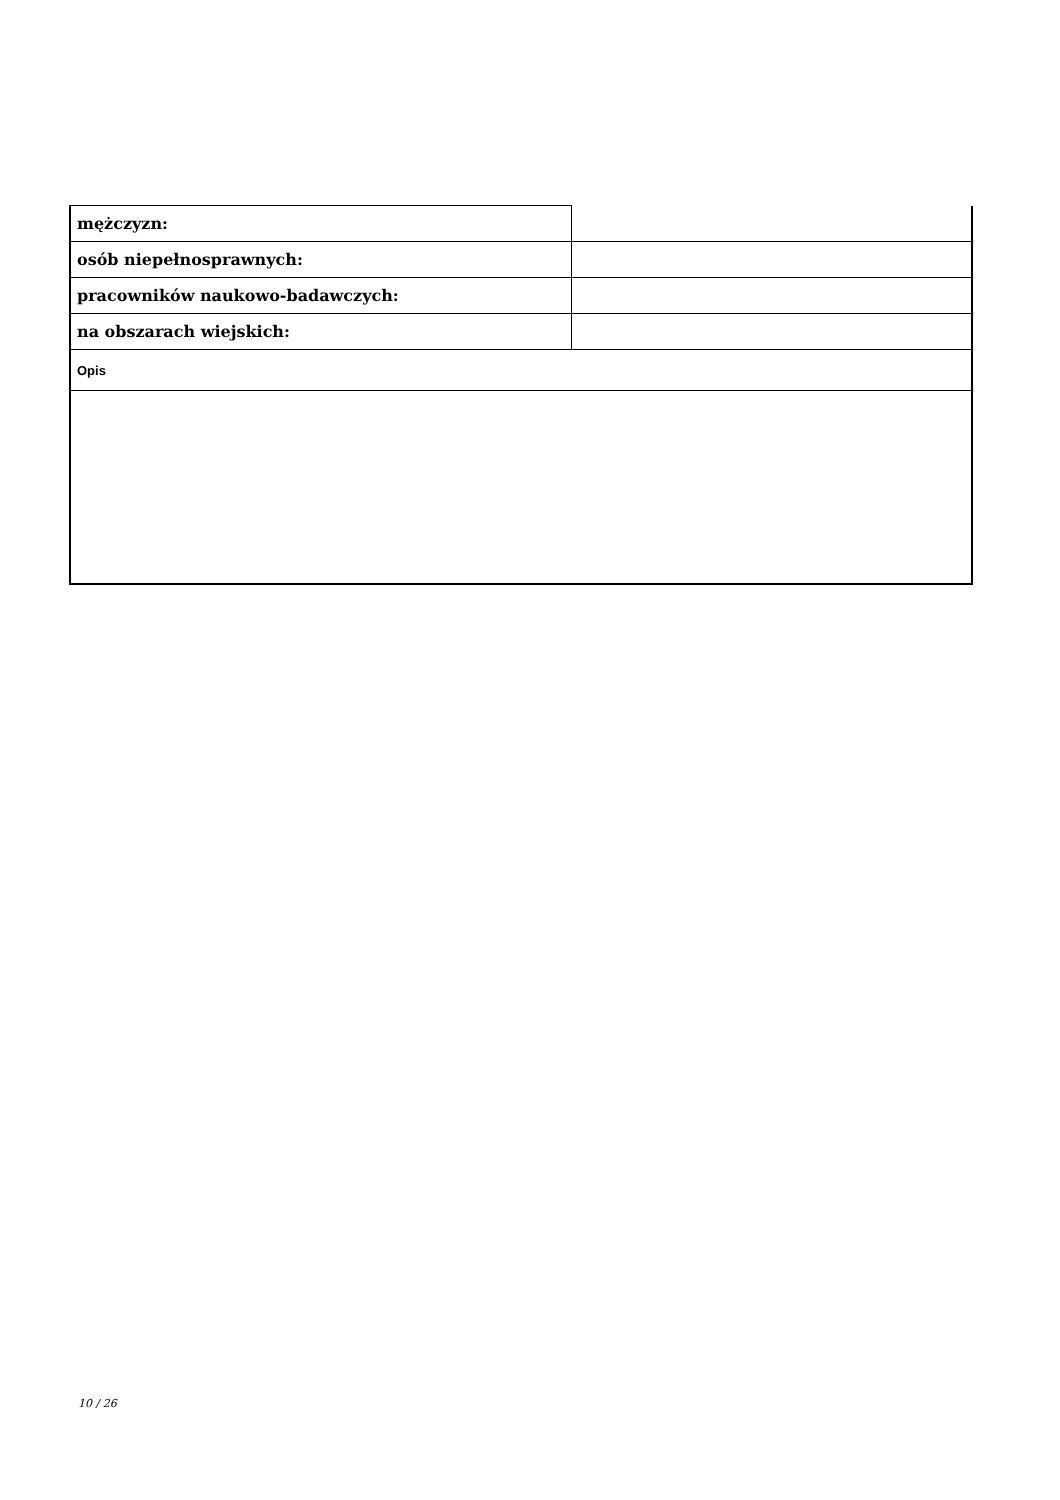| mężczyzn: | |
| osób niepełnosprawnych: | |
| pracowników naukowo-badawczych: | |
| na obszarach wiejskich: | |
| Opis | |
10 / 26